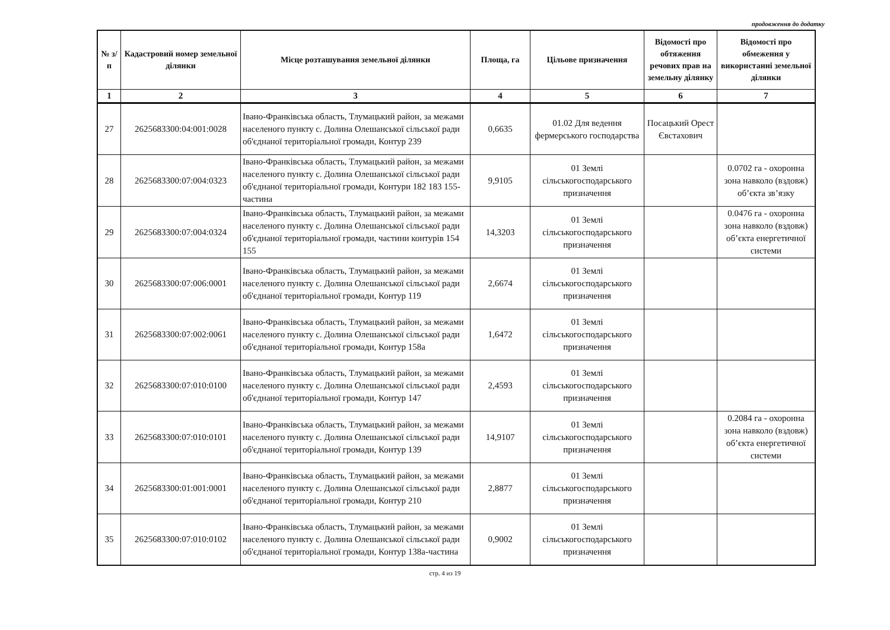продовження до додатку
| № з/п | Кадастровий номер земельної ділянки | Місце розташування земельної ділянки | Площа, га | Цільове призначення | Відомості про обтяження речових прав на земельну ділянку | Відомості про обмеження у використанні земельної ділянки |
| --- | --- | --- | --- | --- | --- | --- |
| 1 | 2 | 3 | 4 | 5 | 6 | 7 |
| 27 | 2625683300:04:001:0028 | Івано-Франківська область, Тлумацький район, за межами населеного пункту с. Долина Олешанської сільської ради об'єднаної територіальної громади, Контур 239 | 0,6635 | 01.02 Для ведення фермерського господарства | Посацький Орест Євстахович | |
| 28 | 2625683300:07:004:0323 | Івано-Франківська область, Тлумацький район, за межами населеного пункту с. Долина Олешанської сільської ради об'єднаної територіальної громади, Контури 182 183 155-частина | 9,9105 | 01 Землі сільськогосподарського призначення | | 0.0702 га - охоронна зона навколо (вздовж) об’єкта зв’язку |
| 29 | 2625683300:07:004:0324 | Івано-Франківська область, Тлумацький район, за межами населеного пункту с. Долина Олешанської сільської ради об'єднаної територіальної громади, частини контурів 154 155 | 14,3203 | 01 Землі сільськогосподарського призначення | | 0.0476 га - охоронна зона навколо (вздовж) об’єкта енергетичної системи |
| 30 | 2625683300:07:006:0001 | Івано-Франківська область, Тлумацький район, за межами населеного пункту с. Долина Олешанської сільської ради об'єднаної територіальної громади, Контур 119 | 2,6674 | 01 Землі сільськогосподарського призначення | | |
| 31 | 2625683300:07:002:0061 | Івано-Франківська область, Тлумацький район, за межами населеного пункту с. Долина Олешанської сільської ради об'єднаної територіальної громади, Контур 158а | 1,6472 | 01 Землі сільськогосподарського призначення | | |
| 32 | 2625683300:07:010:0100 | Івано-Франківська область, Тлумацький район, за межами населеного пункту с. Долина Олешанської сільської ради об'єднаної територіальної громади, Контур 147 | 2,4593 | 01 Землі сільськогосподарського призначення | | |
| 33 | 2625683300:07:010:0101 | Івано-Франківська область, Тлумацький район, за межами населеного пункту с. Долина Олешанської сільської ради об'єднаної територіальної громади, Контур 139 | 14,9107 | 01 Землі сільськогосподарського призначення | | 0.2084 га - охоронна зона навколо (вздовж) об’єкта енергетичної системи |
| 34 | 2625683300:01:001:0001 | Івано-Франківська область, Тлумацький район, за межами населеного пункту с. Долина Олешанської сільської ради об'єднаної територіальної громади, Контур 210 | 2,8877 | 01 Землі сільськогосподарського призначення | | |
| 35 | 2625683300:07:010:0102 | Івано-Франківська область, Тлумацький район, за межами населеного пункту с. Долина Олешанської сільської ради об'єднаної територіальної громади, Контур 138а-частина | 0,9002 | 01 Землі сільськогосподарського призначення | | |
стр. 4 из 19